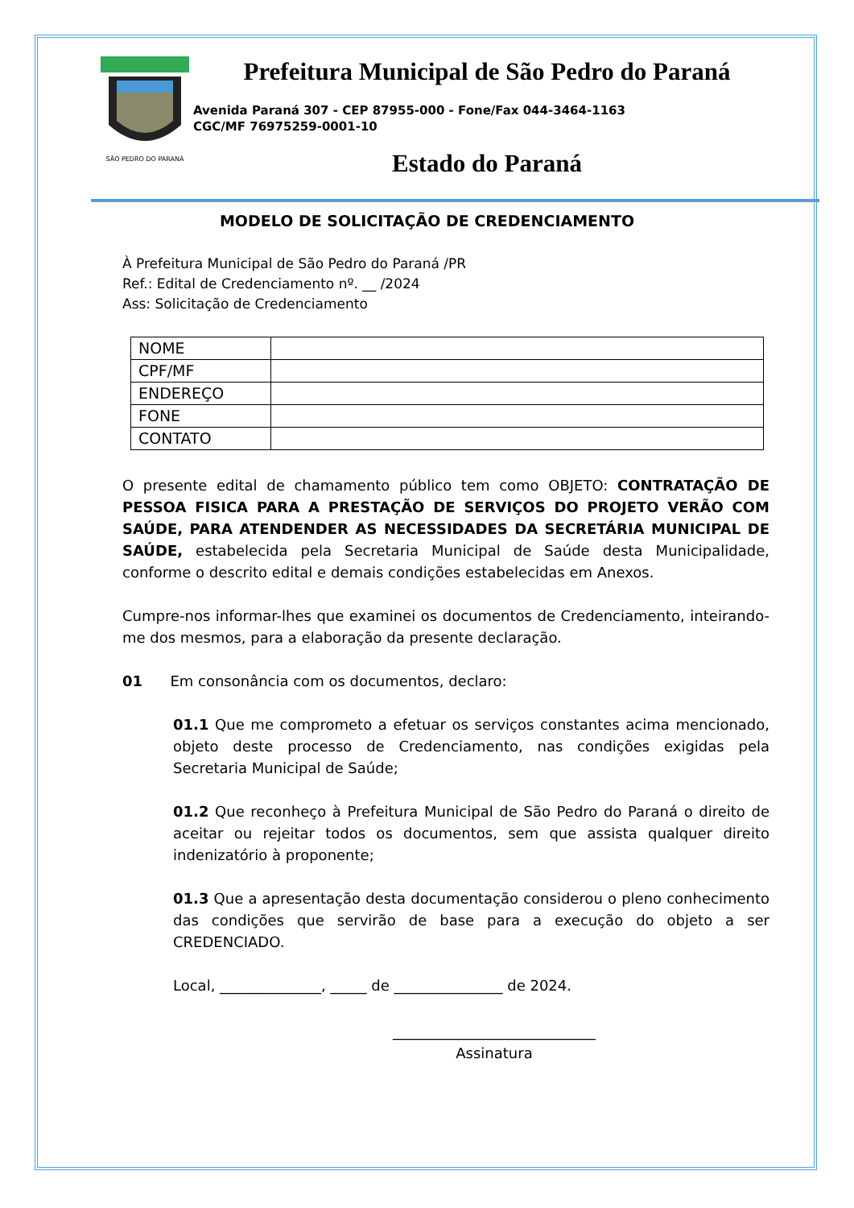SÃO PEDRO DO PARANÁ
Prefeitura Municipal de São Pedro do Paraná
Avenida Paraná 307 - CEP 87955-000 - Fone/Fax 044-3464-1163
CGC/MF 76975259-0001-10
Estado do Paraná
MODELO DE SOLICITAÇÃO DE CREDENCIAMENTO
À Prefeitura Municipal de São Pedro do Paraná /PR
Ref.: Edital de Credenciamento nº. __ /2024
Ass: Solicitação de Credenciamento
| NOME | |
| CPF/MF | |
| ENDEREÇO | |
| FONE | |
| CONTATO | |
O presente edital de chamamento público tem como OBJETO: CONTRATAÇÃO DE PESSOA FISICA PARA A PRESTAÇÃO DE SERVIÇOS DO PROJETO VERÃO COM SAÚDE, PARA ATENDENDER AS NECESSIDADES DA SECRETÁRIA MUNICIPAL DE SAÚDE, estabelecida pela Secretaria Municipal de Saúde desta Municipalidade, conforme o descrito edital e demais condições estabelecidas em Anexos.
Cumpre-nos informar-lhes que examinei os documentos de Credenciamento, inteirando-me dos mesmos, para a elaboração da presente declaração.
01 Em consonância com os documentos, declaro:
01.1 Que me comprometo a efetuar os serviços constantes acima mencionado, objeto deste processo de Credenciamento, nas condições exigidas pela Secretaria Municipal de Saúde;
01.2 Que reconheço à Prefeitura Municipal de São Pedro do Paraná o direito de aceitar ou rejeitar todos os documentos, sem que assista qualquer direito indenizatório à proponente;
01.3 Que a apresentação desta documentação considerou o pleno conhecimento das condições que servirão de base para a execução do objeto a ser CREDENCIADO.
Local, ______________, _____ de _______________ de 2024.
____________________________
Assinatura